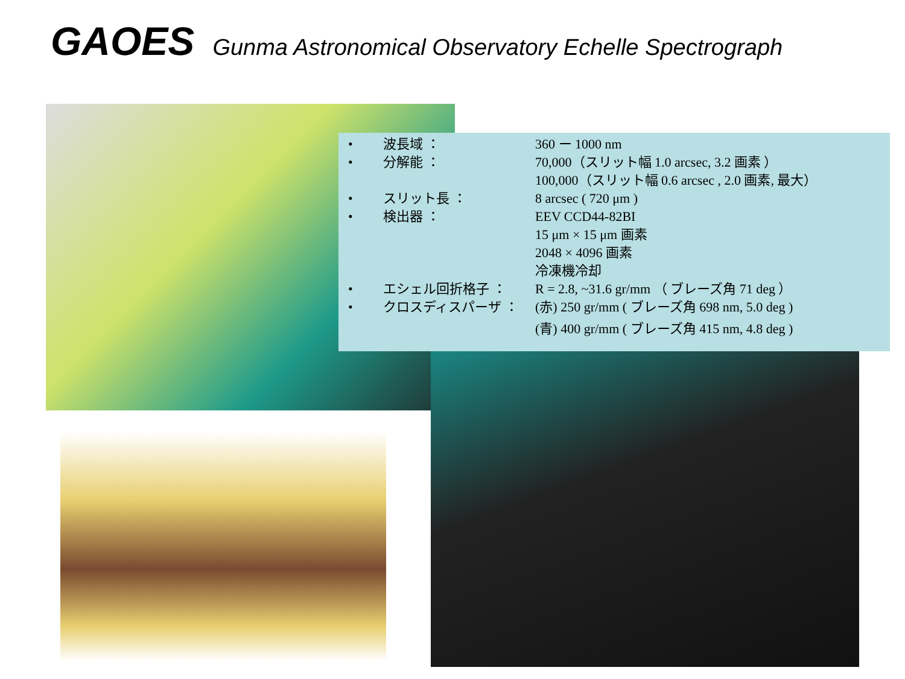GAOES Gunma Astronomical Observatory Echelle Spectrograph
• 波長域 ： 360 ー 1000 nm
• 分解能 ： 70,000（スリット幅 1.0 arcsec, 3.2 画素 ）
100,000（スリット幅 0.6 arcsec , 2.0 画素, 最大）
• スリット長 ： 8 arcsec ( 720 μm )
• 検出器 ： EEV CCD44-82BI
15 μm × 15 μm 画素
2048 × 4096 画素
冷凍機冷却
• エシェル回折格子 ： R = 2.8, ~31.6 gr/mm （ ブレーズ角 71 deg ）
• クロスディスパーザ ： (赤) 250 gr/mm ( ブレーズ角 698 nm, 5.0 deg )
(青) 400 gr/mm ( ブレーズ角 415 nm, 4.8 deg )